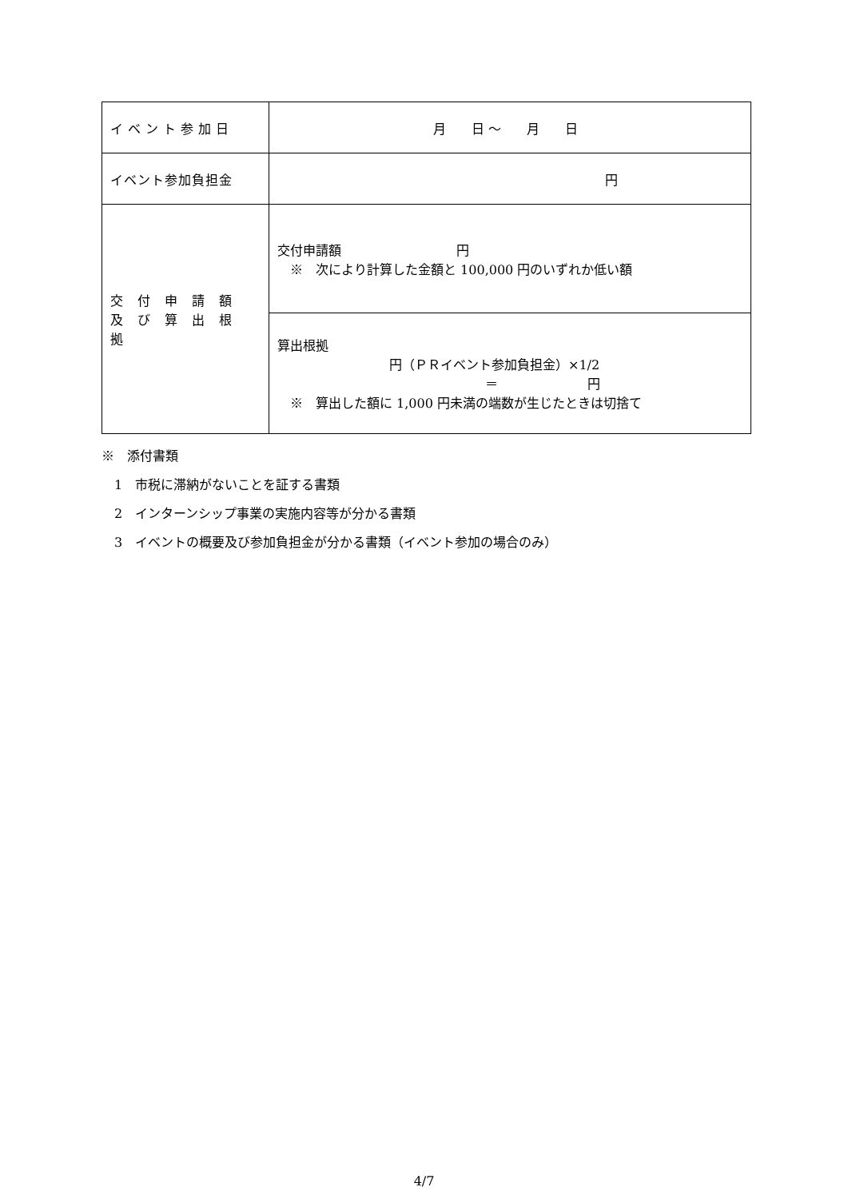| イベント参加日 | 月 日 ～ 月 日 |
| イベント参加負担金 | 円 |
| 交付申請額 及び算出根拠 | 交付申請額 円 ※ 次により計算した金額と 100,000 円のいずれか低い額 |
| | 算出根拠 円（ＰＲイベント参加負担金）×1/2 ＝ 円 ※ 算出した額に 1,000 円未満の端数が生じたときは切捨て |
※　添付書類
　1　市税に滞納がないことを証する書類
　2　インターンシップ事業の実施内容等が分かる書類
　3　イベントの概要及び参加負担金が分かる書類（イベント参加の場合のみ）
4/7